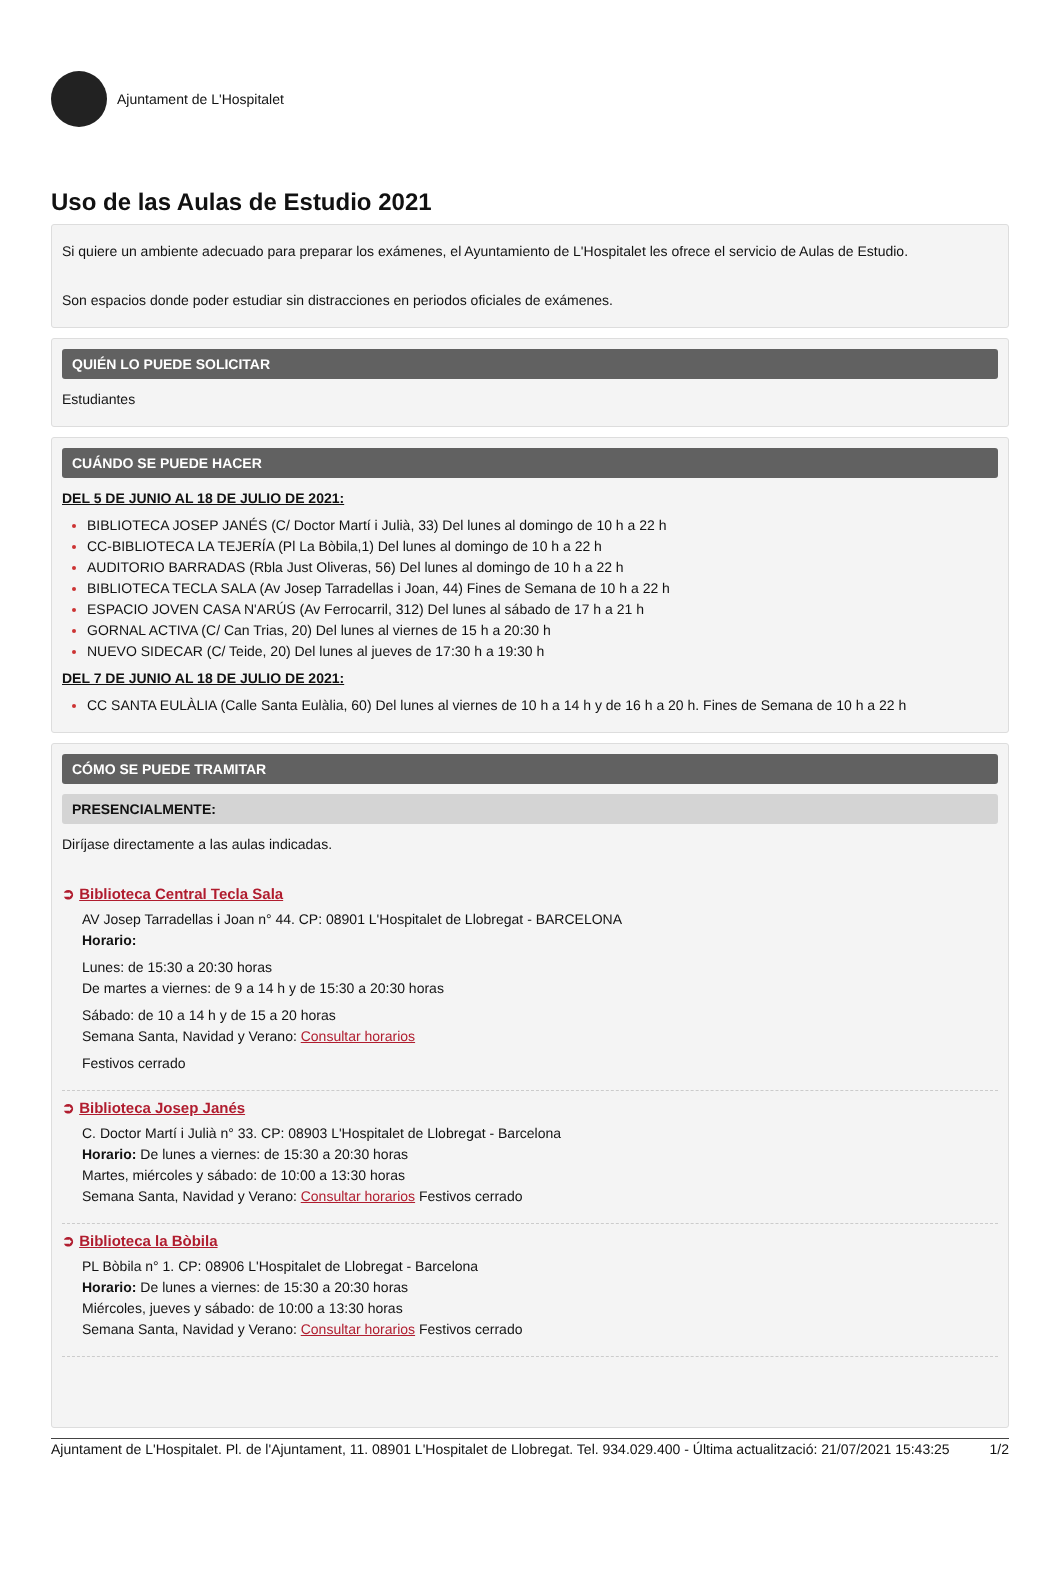Ajuntament de L'Hospitalet
Uso de las Aulas de Estudio 2021
Si quiere un ambiente adecuado para preparar los exámenes, el Ayuntamiento de L'Hospitalet les ofrece el servicio de Aulas de Estudio.
Son espacios donde poder estudiar sin distracciones en periodos oficiales de exámenes.
QUIÉN LO PUEDE SOLICITAR
Estudiantes
CUÁNDO SE PUEDE HACER
DEL 5 DE JUNIO AL 18 DE JULIO DE 2021:
BIBLIOTECA JOSEP JANÉS (C/ Doctor Martí i Julià, 33) Del lunes al domingo de 10 h a 22 h
CC-BIBLIOTECA LA TEJERÍA (Pl La Bòbila,1) Del lunes al domingo de 10 h a 22 h
AUDITORIO BARRADAS (Rbla Just Oliveras, 56) Del lunes al domingo de 10 h a 22 h
BIBLIOTECA TECLA SALA (Av Josep Tarradellas i Joan, 44) Fines de Semana de 10 h a 22 h
ESPACIO JOVEN CASA N'ARÚS (Av Ferrocarril, 312) Del lunes al sábado de 17 h a 21 h
GORNAL ACTIVA (C/ Can Trias, 20) Del lunes al viernes de 15 h a 20:30 h
NUEVO SIDECAR (C/ Teide, 20) Del lunes al jueves de 17:30 h a 19:30 h
DEL 7 DE JUNIO AL 18 DE JULIO DE 2021:
CC SANTA EULÀLIA (Calle Santa Eulàlia, 60) Del lunes al viernes de 10 h a 14 h y de 16 h a 20 h. Fines de Semana de 10 h a 22 h
CÓMO SE PUEDE TRAMITAR
PRESENCIALMENTE:
Diríjase directamente a las aulas indicadas.
➲ Biblioteca Central Tecla Sala
AV Josep Tarradellas i Joan n° 44. CP: 08901 L'Hospitalet de Llobregat - BARCELONA
Horario:
Lunes: de 15:30 a 20:30 horas
De martes a viernes: de 9 a 14 h y de 15:30 a 20:30 horas
Sábado: de 10 a 14 h y de 15 a 20 horas
Semana Santa, Navidad y Verano: Consultar horarios
Festivos cerrado
➲ Biblioteca Josep Janés
C. Doctor Martí i Julià n° 33. CP: 08903 L'Hospitalet de Llobregat - Barcelona
Horario: De lunes a viernes: de 15:30 a 20:30 horas
Martes, miércoles y sábado: de 10:00 a 13:30 horas
Semana Santa, Navidad y Verano: Consultar horarios Festivos cerrado
➲ Biblioteca la Bòbila
PL Bòbila n° 1. CP: 08906 L'Hospitalet de Llobregat - Barcelona
Horario: De lunes a viernes: de 15:30 a 20:30 horas
Miércoles, jueves y sábado: de 10:00 a 13:30 horas
Semana Santa, Navidad y Verano: Consultar horarios Festivos cerrado
Ajuntament de L'Hospitalet. Pl. de l'Ajuntament, 11. 08901 L'Hospitalet de Llobregat. Tel. 934.029.400 - Última actualització: 21/07/2021 15:43:25 1/2